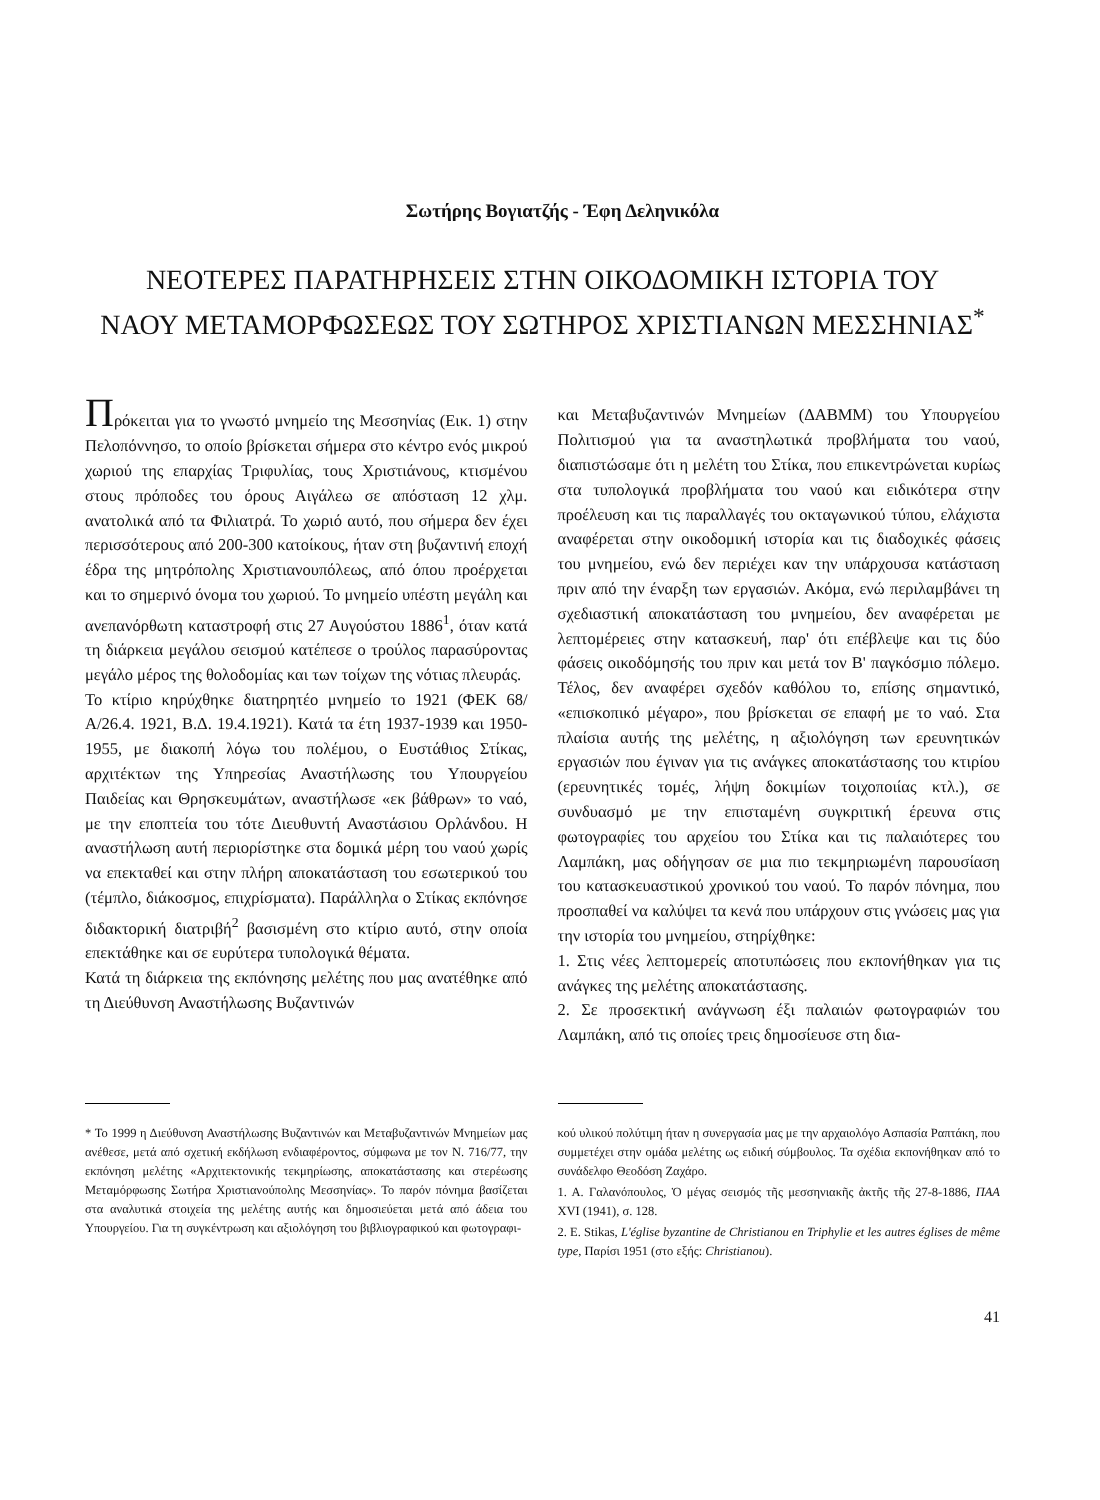Σωτήρης Βογιατζής - Έφη Δεληνικόλα
ΝΕΟΤΕΡΕΣ ΠΑΡΑΤΗΡΗΣΕΙΣ ΣΤΗΝ ΟΙΚΟΔΟΜΙΚΗ ΙΣΤΟΡΙΑ ΤΟΥ
ΝΑΟΥ ΜΕΤΑΜΟΡΦΩΣΕΩΣ ΤΟΥ ΣΩΤΗΡΟΣ ΧΡΙΣΤΙΑΝΩΝ ΜΕΣΣΗΝΙΑΣ<sup>*</sup>
Πρόκειται για το γνωστό μνημείο της Μεσσηνίας (Εικ. 1) στην Πελοπόννησο, το οποίο βρίσκεται σήμερα στο κέντρο ενός μικρού χωριού της επαρχίας Τριφυλίας, τους Χριστιάνους, κτισμένου στους πρόποδες του όρους Αιγάλεω σε απόσταση 12 χλμ. ανατολικά από τα Φιλιατρά. Το χωριό αυτό, που σήμερα δεν έχει περισσότερους από 200-300 κατοίκους, ήταν στη βυζαντινή εποχή έδρα της μητρόπολης Χριστιανουπόλεως, από όπου προέρχεται και το σημερινό όνομα του χωριού. Το μνημείο υπέστη μεγάλη και ανεπανόρθωτη καταστροφή στις 27 Αυγούστου 1886<sup>1</sup>, όταν κατά τη διάρκεια μεγάλου σεισμού κατέπεσε ο τρούλος παρασύροντας μεγάλο μέρος της θολοδομίας και των τοίχων της νότιας πλευράς.
Το κτίριο κηρύχθηκε διατηρητέο μνημείο το 1921 (ΦΕΚ 68/Α/26.4. 1921, Β.Δ. 19.4.1921). Κατά τα έτη 1937-1939 και 1950-1955, με διακοπή λόγω του πολέμου, ο Ευστάθιος Στίκας, αρχιτέκτων της Υπηρεσίας Αναστήλωσης του Υπουργείου Παιδείας και Θρησκευμάτων, αναστήλωσε «εκ βάθρων» το ναό, με την εποπτεία του τότε Διευθυντή Αναστάσιου Ορλάνδου. Η αναστήλωση αυτή περιορίστηκε στα δομικά μέρη του ναού χωρίς να επεκταθεί και στην πλήρη αποκατάσταση του εσωτερικού του (τέμπλο, διάκοσμος, επιχρίσματα). Παράλληλα ο Στίκας εκπόνησε διδακτορική διατριβή<sup>2</sup> βασισμένη στο κτίριο αυτό, στην οποία επεκτάθηκε και σε ευρύτερα τυπολογικά θέματα.
Κατά τη διάρκεια της εκπόνησης μελέτης που μας ανατέθηκε από τη Διεύθυνση Αναστήλωσης Βυζαντινών
και Μεταβυζαντινών Μνημείων (ΔΑΒΜΜ) του Υπουργείου Πολιτισμού για τα αναστηλωτικά προβλήματα του ναού, διαπιστώσαμε ότι η μελέτη του Στίκα, που επικεντρώνεται κυρίως στα τυπολογικά προβλήματα του ναού και ειδικότερα στην προέλευση και τις παραλλαγές του οκταγωνικού τύπου, ελάχιστα αναφέρεται στην οικοδομική ιστορία και τις διαδοχικές φάσεις του μνημείου, ενώ δεν περιέχει καν την υπάρχουσα κατάσταση πριν από την έναρξη των εργασιών. Ακόμα, ενώ περιλαμβάνει τη σχεδιαστική αποκατάσταση του μνημείου, δεν αναφέρεται με λεπτομέρειες στην κατασκευή, παρ' ότι επέβλεψε και τις δύο φάσεις οικοδόμησής του πριν και μετά τον Β' παγκόσμιο πόλεμο. Τέλος, δεν αναφέρει σχεδόν καθόλου το, επίσης σημαντικό, «επισκοπικό μέγαρο», που βρίσκεται σε επαφή με το ναό. Στα πλαίσια αυτής της μελέτης, η αξιολόγηση των ερευνητικών εργασιών που έγιναν για τις ανάγκες αποκατάστασης του κτιρίου (ερευνητικές τομές, λήψη δοκιμίων τοιχοποιίας κτλ.), σε συνδυασμό με την επισταμένη συγκριτική έρευνα στις φωτογραφίες του αρχείου του Στίκα και τις παλαιότερες του Λαμπάκη, μας οδήγησαν σε μια πιο τεκμηριωμένη παρουσίαση του κατασκευαστικού χρονικού του ναού. Το παρόν πόνημα, που προσπαθεί να καλύψει τα κενά που υπάρχουν στις γνώσεις μας για την ιστορία του μνημείου, στηρίχθηκε:
1. Στις νέες λεπτομερείς αποτυπώσεις που εκπονήθηκαν για τις ανάγκες της μελέτης αποκατάστασης.
2. Σε προσεκτική ανάγνωση έξι παλαιών φωτογραφιών του Λαμπάκη, από τις οποίες τρεις δημοσίευσε στη δια-
* Το 1999 η Διεύθυνση Αναστήλωσης Βυζαντινών και Μεταβυζαντινών Μνημείων μας ανέθεσε, μετά από σχετική εκδήλωση ενδιαφέροντος, σύμφωνα με τον Ν. 716/77, την εκπόνηση μελέτης «Αρχιτεκτονικής τεκμηρίωσης, αποκατάστασης και στερέωσης Μεταμόρφωσης Σωτήρα Χριστιανούπολης Μεσσηνίας». Το παρόν πόνημα βασίζεται στα αναλυτικά στοιχεία της μελέτης αυτής και δημοσιεύεται μετά από άδεια του Υπουργείου. Για τη συγκέντρωση και αξιολόγηση του βιβλιογραφικού και φωτογραφι-
κού υλικού πολύτιμη ήταν η συνεργασία μας με την αρχαιολόγο Ασπασία Ραπτάκη, που συμμετέχει στην ομάδα μελέτης ως ειδική σύμβουλος. Τα σχέδια εκπονήθηκαν από το συνάδελφο Θεοδόση Ζαχάρο.
1. Α. Γαλανόπουλος, Ὁ μέγας σεισμός τῆς μεσσηνιακῆς ἀκτῆς τῆς 27-8-1886, ΠΑΑ XVI (1941), σ. 128.
2. E. Stikas, L'église byzantine de Christianou en Triphylie et les autres églises de même type, Παρίσι 1951 (στο εξής: Christianou).
41